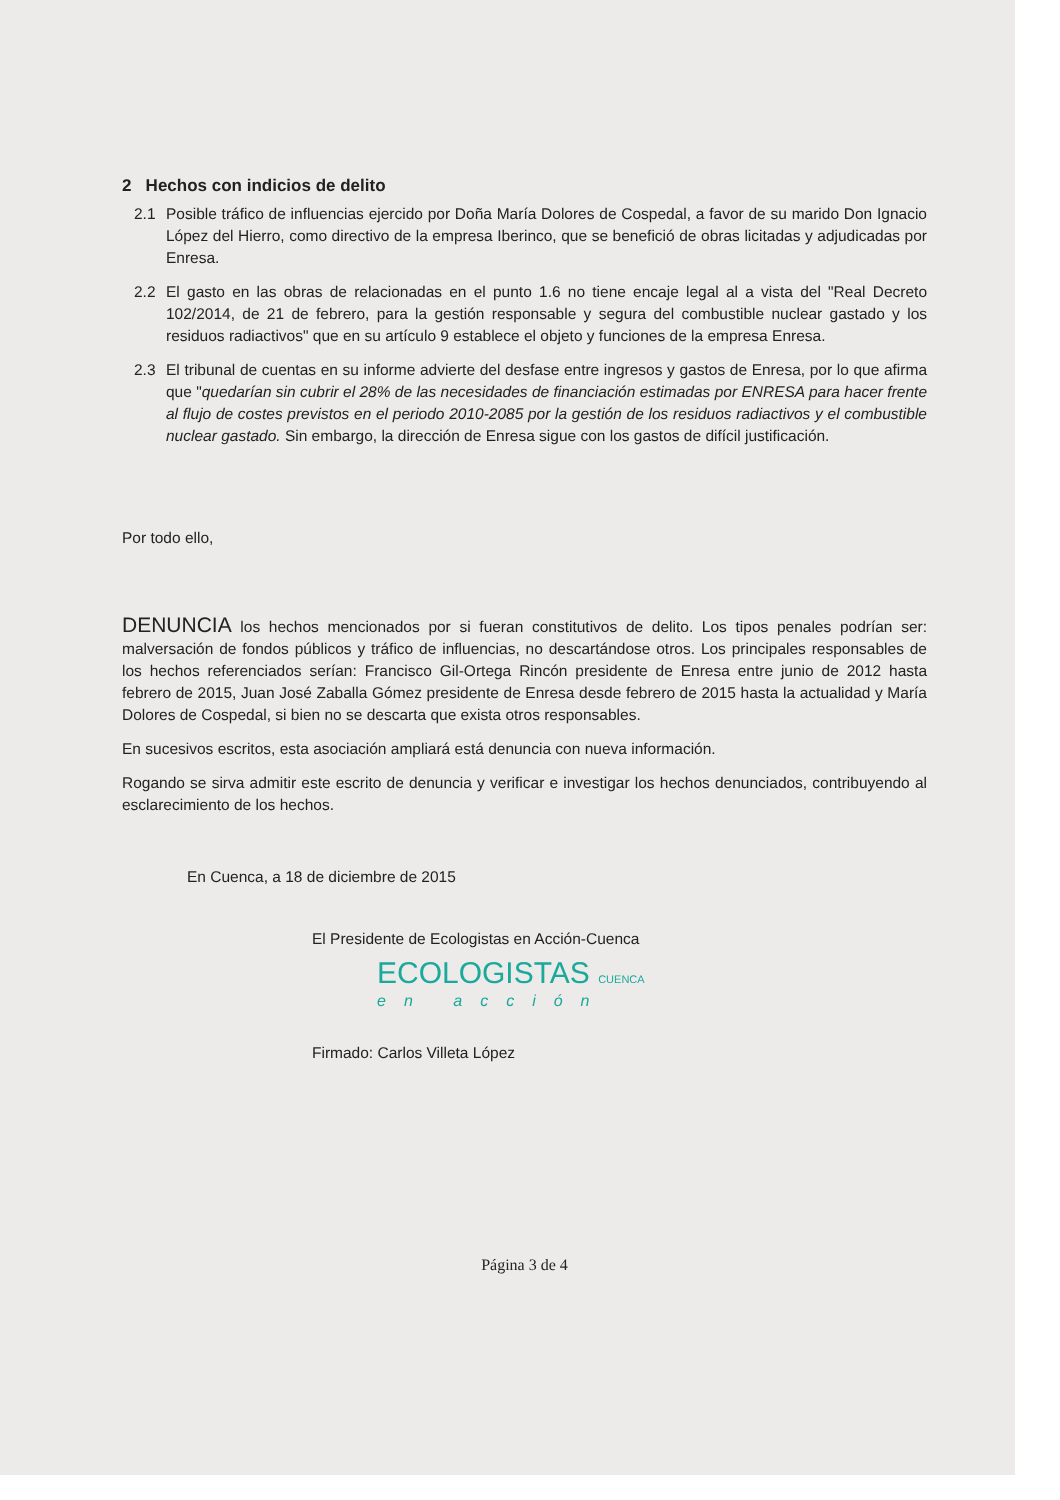2 Hechos con indicios de delito
2.1 Posible tráfico de influencias ejercido por Doña María Dolores de Cospedal, a favor de su marido Don Ignacio López del Hierro, como directivo de la empresa Iberinco, que se benefició de obras licitadas y adjudicadas por Enresa.
2.2 El gasto en las obras de relacionadas en el punto 1.6 no tiene encaje legal al a vista del "Real Decreto 102/2014, de 21 de febrero, para la gestión responsable y segura del combustible nuclear gastado y los residuos radiactivos" que en su artículo 9 establece el objeto y funciones de la empresa Enresa.
2.3 El tribunal de cuentas en su informe advierte del desfase entre ingresos y gastos de Enresa, por lo que afirma que "quedarían sin cubrir el 28% de las necesidades de financiación estimadas por ENRESA para hacer frente al flujo de costes previstos en el periodo 2010-2085 por la gestión de los residuos radiactivos y el combustible nuclear gastado. Sin embargo, la dirección de Enresa sigue con los gastos de difícil justificación.
Por todo ello,
DENUNCIA los hechos mencionados por si fueran constitutivos de delito. Los tipos penales podrían ser: malversación de fondos públicos y tráfico de influencias, no descartándose otros. Los principales responsables de los hechos referenciados serían: Francisco Gil-Ortega Rincón presidente de Enresa entre junio de 2012 hasta febrero de 2015, Juan José Zaballa Gómez presidente de Enresa desde febrero de 2015 hasta la actualidad y María Dolores de Cospedal, si bien no se descarta que exista otros responsables.
En sucesivos escritos, esta asociación ampliará está denuncia con nueva información.
Rogando se sirva admitir este escrito de denuncia y verificar e investigar los hechos denunciados, contribuyendo al esclarecimiento de los hechos.
En Cuenca, a 18 de diciembre de 2015
El Presidente de Ecologistas en Acción-Cuenca
ECOLOGISTAS CUENCA
en acción
Firmado: Carlos Villeta López
Página 3 de 4